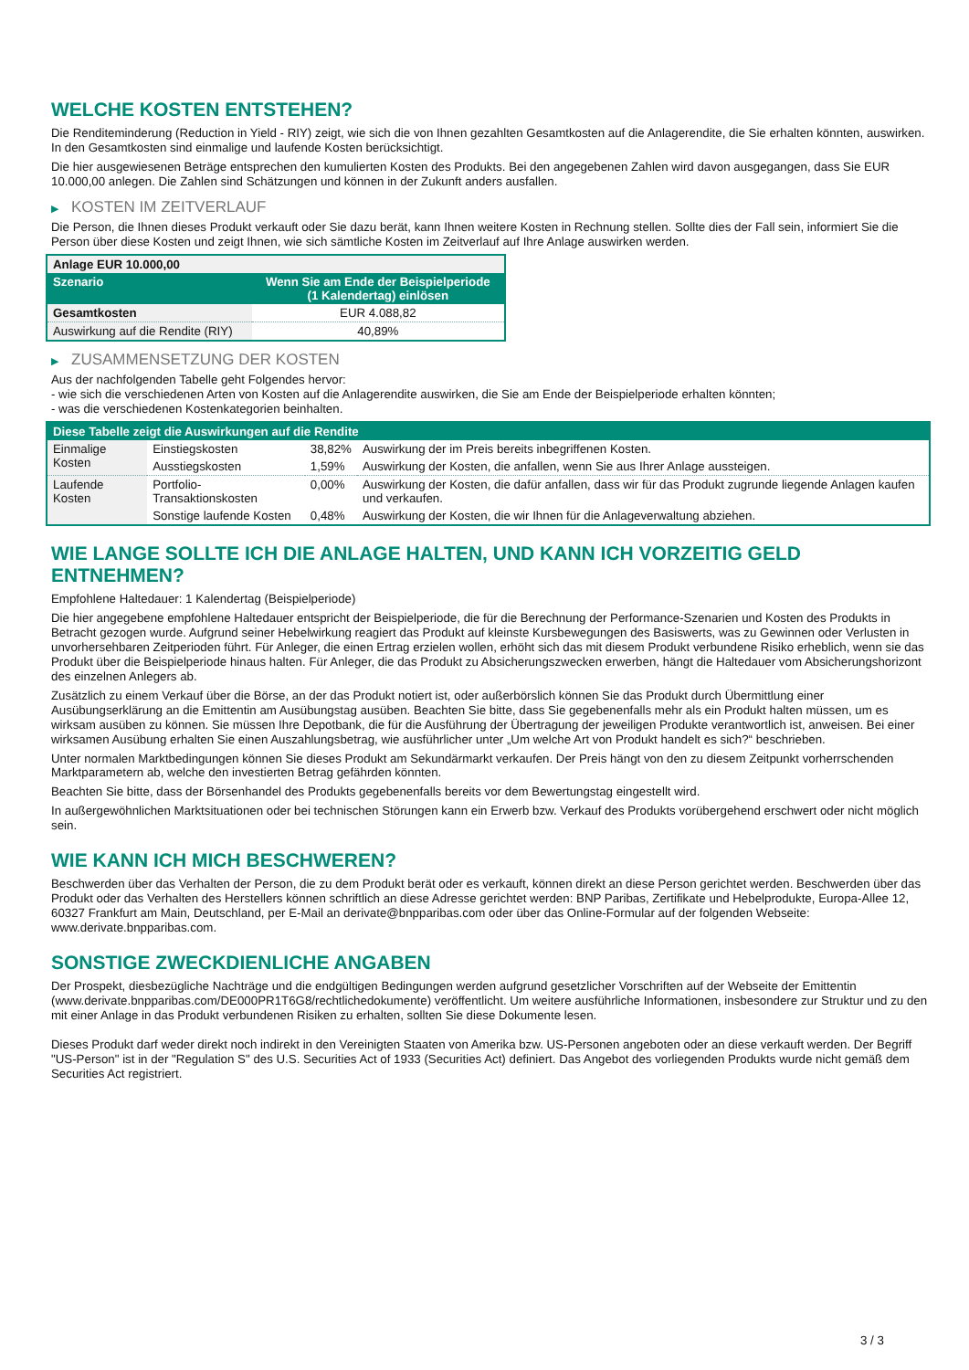WELCHE KOSTEN ENTSTEHEN?
Die Renditeminderung (Reduction in Yield - RIY) zeigt, wie sich die von Ihnen gezahlten Gesamtkosten auf die Anlagerendite, die Sie erhalten könnten, auswirken. In den Gesamtkosten sind einmalige und laufende Kosten berücksichtigt.
Die hier ausgewiesenen Beträge entsprechen den kumulierten Kosten des Produkts. Bei den angegebenen Zahlen wird davon ausgegangen, dass Sie EUR 10.000,00 anlegen. Die Zahlen sind Schätzungen und können in der Zukunft anders ausfallen.
▶ KOSTEN IM ZEITVERLAUF
Die Person, die Ihnen dieses Produkt verkauft oder Sie dazu berät, kann Ihnen weitere Kosten in Rechnung stellen. Sollte dies der Fall sein, informiert Sie die Person über diese Kosten und zeigt Ihnen, wie sich sämtliche Kosten im Zeitverlauf auf Ihre Anlage auswirken werden.
| Anlage EUR 10.000,00 | |
| --- | --- |
| Szenario | Wenn Sie am Ende der Beispielperiode (1 Kalendertag) einlösen |
| Gesamtkosten | EUR 4.088,82 |
| Auswirkung auf die Rendite (RIY) | 40,89% |
▶ ZUSAMMENSETZUNG DER KOSTEN
Aus der nachfolgenden Tabelle geht Folgendes hervor:
- wie sich die verschiedenen Arten von Kosten auf die Anlagerendite auswirken, die Sie am Ende der Beispielperiode erhalten könnten;
- was die verschiedenen Kostenkategorien beinhalten.
| Diese Tabelle zeigt die Auswirkungen auf die Rendite | | | |
| --- | --- | --- | --- |
| Einmalige Kosten | Einstiegskosten | 38,82% | Auswirkung der im Preis bereits inbegriffenen Kosten. |
| | Ausstiegskosten | 1,59% | Auswirkung der Kosten, die anfallen, wenn Sie aus Ihrer Anlage aussteigen. |
| Laufende Kosten | Portfolio-Transaktionskosten | 0,00% | Auswirkung der Kosten, die dafür anfallen, dass wir für das Produkt zugrunde liegende Anlagen kaufen und verkaufen. |
| | Sonstige laufende Kosten | 0,48% | Auswirkung der Kosten, die wir Ihnen für die Anlageverwaltung abziehen. |
WIE LANGE SOLLTE ICH DIE ANLAGE HALTEN, UND KANN ICH VORZEITIG GELD ENTNEHMEN?
Empfohlene Haltedauer: 1 Kalendertag (Beispielperiode)
Die hier angegebene empfohlene Haltedauer entspricht der Beispielperiode, die für die Berechnung der Performance-Szenarien und Kosten des Produkts in Betracht gezogen wurde. Aufgrund seiner Hebelwirkung reagiert das Produkt auf kleinste Kursbewegungen des Basiswerts, was zu Gewinnen oder Verlusten in unvorhersehbaren Zeitperioden führt. Für Anleger, die einen Ertrag erzielen wollen, erhöht sich das mit diesem Produkt verbundene Risiko erheblich, wenn sie das Produkt über die Beispielperiode hinaus halten. Für Anleger, die das Produkt zu Absicherungszwecken erwerben, hängt die Haltedauer vom Absicherungshorizont des einzelnen Anlegers ab.
Zusätzlich zu einem Verkauf über die Börse, an der das Produkt notiert ist, oder außerbörslich können Sie das Produkt durch Übermittlung einer Ausübungserklärung an die Emittentin am Ausübungstag ausüben. Beachten Sie bitte, dass Sie gegebenenfalls mehr als ein Produkt halten müssen, um es wirksam ausüben zu können. Sie müssen Ihre Depotbank, die für die Ausführung der Übertragung der jeweiligen Produkte verantwortlich ist, anweisen. Bei einer wirksamen Ausübung erhalten Sie einen Auszahlungsbetrag, wie ausführlicher unter „Um welche Art von Produkt handelt es sich?“ beschrieben.
Unter normalen Marktbedingungen können Sie dieses Produkt am Sekundärmarkt verkaufen. Der Preis hängt von den zu diesem Zeitpunkt vorherrschenden Marktparametern ab, welche den investierten Betrag gefährden könnten.
Beachten Sie bitte, dass der Börsenhandel des Produkts gegebenenfalls bereits vor dem Bewertungstag eingestellt wird.
In außergewöhnlichen Marktsituationen oder bei technischen Störungen kann ein Erwerb bzw. Verkauf des Produkts vorübergehend erschwert oder nicht möglich sein.
WIE KANN ICH MICH BESCHWEREN?
Beschwerden über das Verhalten der Person, die zu dem Produkt berät oder es verkauft, können direkt an diese Person gerichtet werden. Beschwerden über das Produkt oder das Verhalten des Herstellers können schriftlich an diese Adresse gerichtet werden: BNP Paribas, Zertifikate und Hebelprodukte, Europa-Allee 12, 60327 Frankfurt am Main, Deutschland, per E-Mail an derivate@bnpparibas.com oder über das Online-Formular auf der folgenden Webseite: www.derivate.bnpparibas.com.
SONSTIGE ZWECKDIENLICHE ANGABEN
Der Prospekt, diesbezügliche Nachträge und die endgültigen Bedingungen werden aufgrund gesetzlicher Vorschriften auf der Webseite der Emittentin (www.derivate.bnpparibas.com/DE000PR1T6G8/rechtlichedokumente) veröffentlicht. Um weitere ausführliche Informationen, insbesondere zur Struktur und zu den mit einer Anlage in das Produkt verbundenen Risiken zu erhalten, sollten Sie diese Dokumente lesen.
Dieses Produkt darf weder direkt noch indirekt in den Vereinigten Staaten von Amerika bzw. US-Personen angeboten oder an diese verkauft werden. Der Begriff "US-Person" ist in der "Regulation S" des U.S. Securities Act of 1933 (Securities Act) definiert. Das Angebot des vorliegenden Produkts wurde nicht gemäß dem Securities Act registriert.
3 / 3